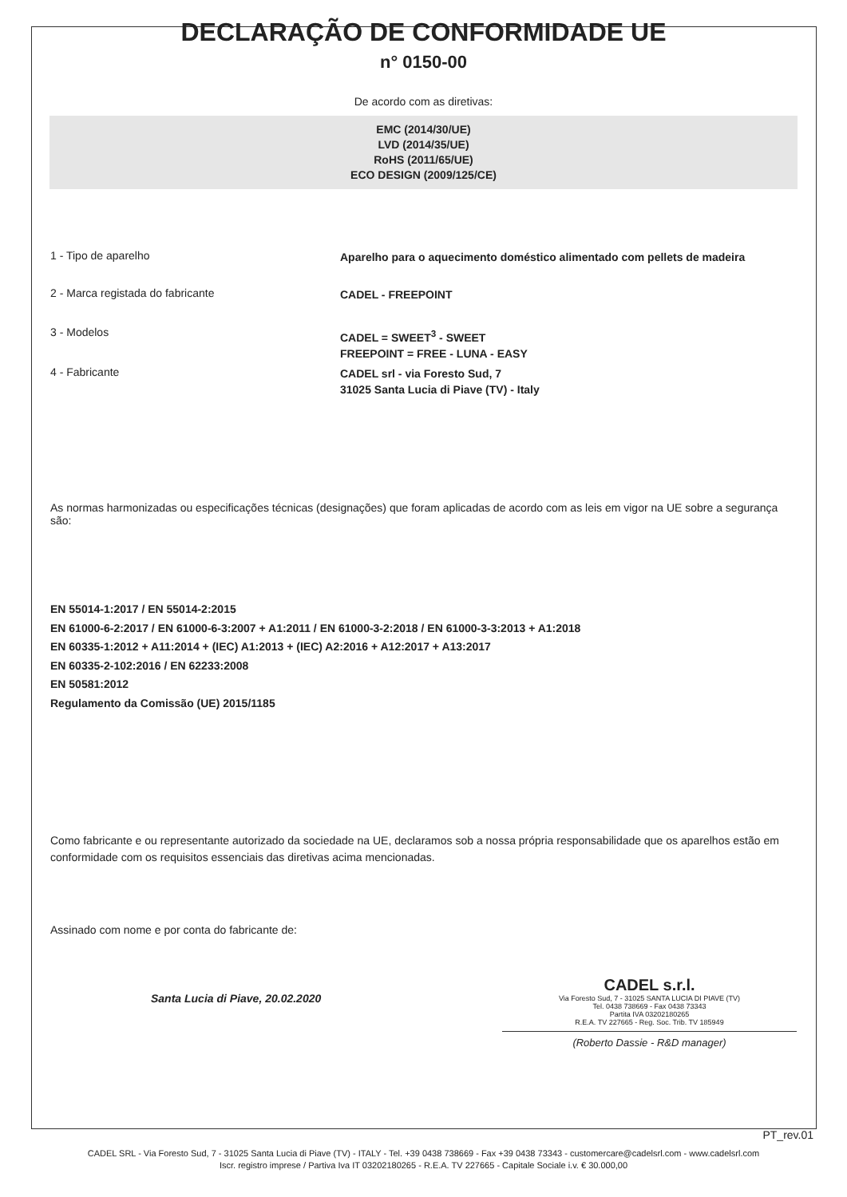DECLARAÇÃO DE CONFORMIDADE UE
n° 0150-00
De acordo com as diretivas:
EMC (2014/30/UE)
LVD (2014/35/UE)
RoHS (2011/65/UE)
ECO DESIGN (2009/125/CE)
1 - Tipo de aparelho
Aparelho para o aquecimento doméstico alimentado com pellets de madeira
2 - Marca registada do fabricante
CADEL - FREEPOINT
3 - Modelos
CADEL = SWEET<sup>3</sup> - SWEET
FREEPOINT = FREE - LUNA - EASY
4 - Fabricante
CADEL srl - via Foresto Sud, 7
31025 Santa Lucia di Piave (TV) - Italy
As normas harmonizadas ou especificações técnicas (designações) que foram aplicadas de acordo com as leis em vigor na UE sobre a segurança são:
EN 55014-1:2017 / EN 55014-2:2015
EN 61000-6-2:2017 / EN 61000-6-3:2007 + A1:2011 / EN 61000-3-2:2018 / EN 61000-3-3:2013 + A1:2018
EN 60335-1:2012 + A11:2014 + (IEC) A1:2013 + (IEC) A2:2016 + A12:2017 + A13:2017
EN 60335-2-102:2016 / EN 62233:2008
EN 50581:2012
Regulamento da Comissão (UE) 2015/1185
Como fabricante e ou representante autorizado da sociedade na UE, declaramos sob a nossa própria responsabilidade que os aparelhos estão em conformidade com os requisitos essenciais das diretivas acima mencionadas.
Assinado com nome e por conta do fabricante de:
Santa Lucia di Piave, 20.02.2020
CADEL s.r.l.
Via Foresto Sud, 7 - 31025 SANTA LUCIA DI PIAVE (TV)
Tel. 0438 738669 - Fax 0438 73343
Partita IVA 03202180265
R.E.A. TV 227665 - Reg. Soc. Trib. TV 185949
(Roberto Dassie - R&D manager)
PT_rev.01
CADEL SRL - Via Foresto Sud, 7 - 31025 Santa Lucia di Piave (TV) - ITALY - Tel. +39 0438 738669 - Fax +39 0438 73343 - customercare@cadelsrl.com - www.cadelsrl.com
Iscr. registro imprese / Partiva Iva IT 03202180265 - R.E.A. TV 227665 - Capitale Sociale i.v. € 30.000,00